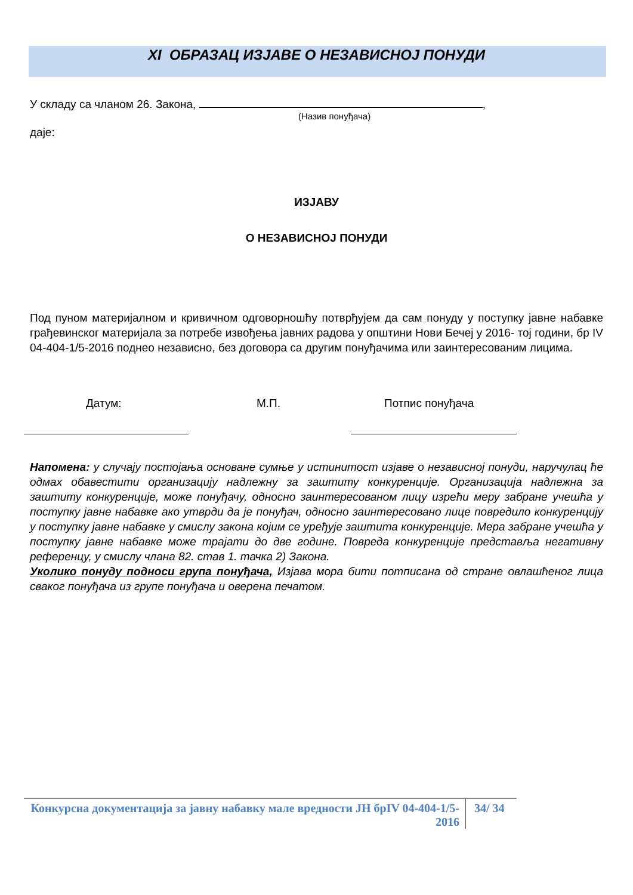XI ОБРАЗАЦ ИЗЈАВЕ О НЕЗАВИСНОЈ ПОНУДИ
У складу са чланом 26. Закона, ,
(Назив понуђача)
даје:
ИЗЈАВУ
О НЕЗАВИСНОЈ ПОНУДИ
Под пуном материјалном и кривичном одговорношћу потврђујем да сам понуду у поступку јавне набавке грађевинског материјала за потребе извођења јавних радова у општини Нови Бечеј у 2016- тој години, бр IV 04-404-1/5-2016 поднео независно, без договора са другим понуђачима или заинтересованим лицима.
Датум: М.П. Потпис понуђача
Напомена: у случају постојања основане сумње у истинитост изјаве о независној понуди, наручулац ће одмах обавестити организацију надлежну за заштиту конкуренције. Организација надлежна за заштиту конкуренције, може понуђачу, односно заинтересованом лицу изрећи меру забране учешћа у поступку јавне набавке ако утврди да је понуђач, односно заинтересовано лице повредило конкуренцију у поступку јавне набавке у смислу закона којим се уређује заштита конкуренције. Мера забране учешћа у поступку јавне набавке може трајати до две године. Повреда конкуренције представља негативну референцу, у смислу члана 82. став 1. тачка 2) Закона.
Уколико понуду подноси група понуђача, Изјава мора бити потписана од стране овлашћеног лица сваког понуђача из групе понуђача и оверена печатом.
Конкурсна документација за јавну набавку мале вредности ЈН брIV 04-404-1/5-2016
34/ 34